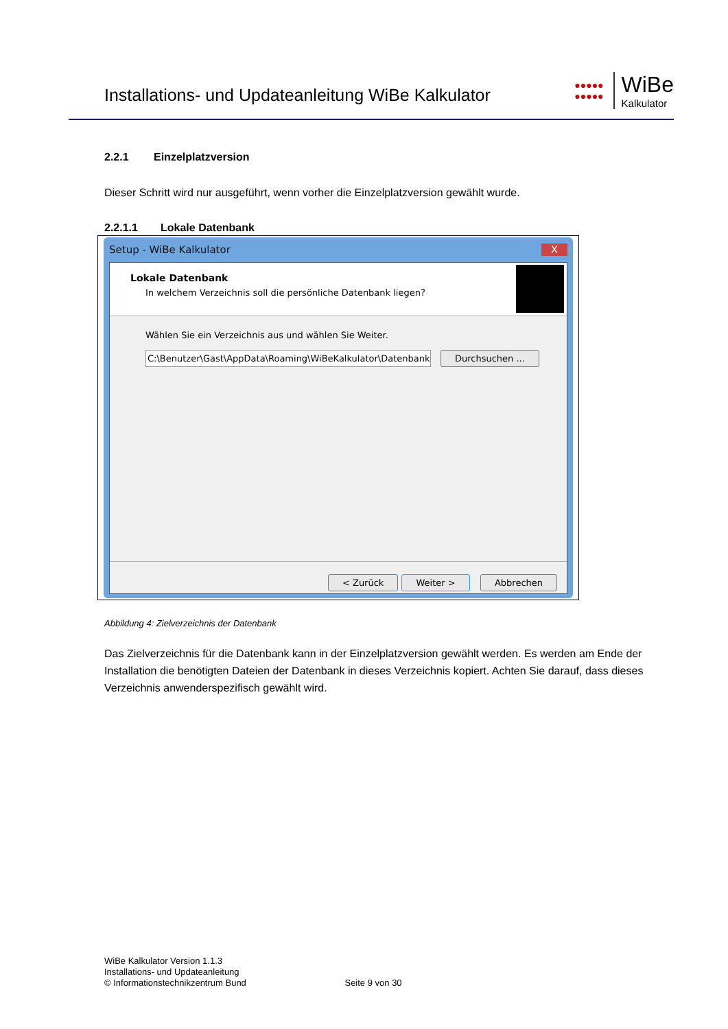Installations- und Updateanleitung WiBe Kalkulator
●●●●●
●●●●●
WiBe
Kalkulator
2.2.1 Einzelplatzversion
Dieser Schritt wird nur ausgeführt, wenn vorher die Einzelplatzversion gewählt wurde.
2.2.1.1 Lokale Datenbank
Setup - WiBe Kalkulator X
Lokale Datenbank
In welchem Verzeichnis soll die persönliche Datenbank liegen?
Wählen Sie ein Verzeichnis aus und wählen Sie Weiter.
C:\Benutzer\Gast\AppData\Roaming\WiBeKalkulator\Datenbank Durchsuchen ...
< Zurück Weiter > Abbrechen
Abbildung 4: Zielverzeichnis der Datenbank
Das Zielverzeichnis für die Datenbank kann in der Einzelplatzversion gewählt werden. Es werden am Ende der Installation die benötigten Dateien der Datenbank in dieses Verzeichnis kopiert. Achten Sie darauf, dass dieses Verzeichnis anwenderspezifisch gewählt wird.
WiBe Kalkulator Version 1.1.3
Installations- und Updateanleitung
© Informationstechnikzentrum Bund Seite 9 von 30